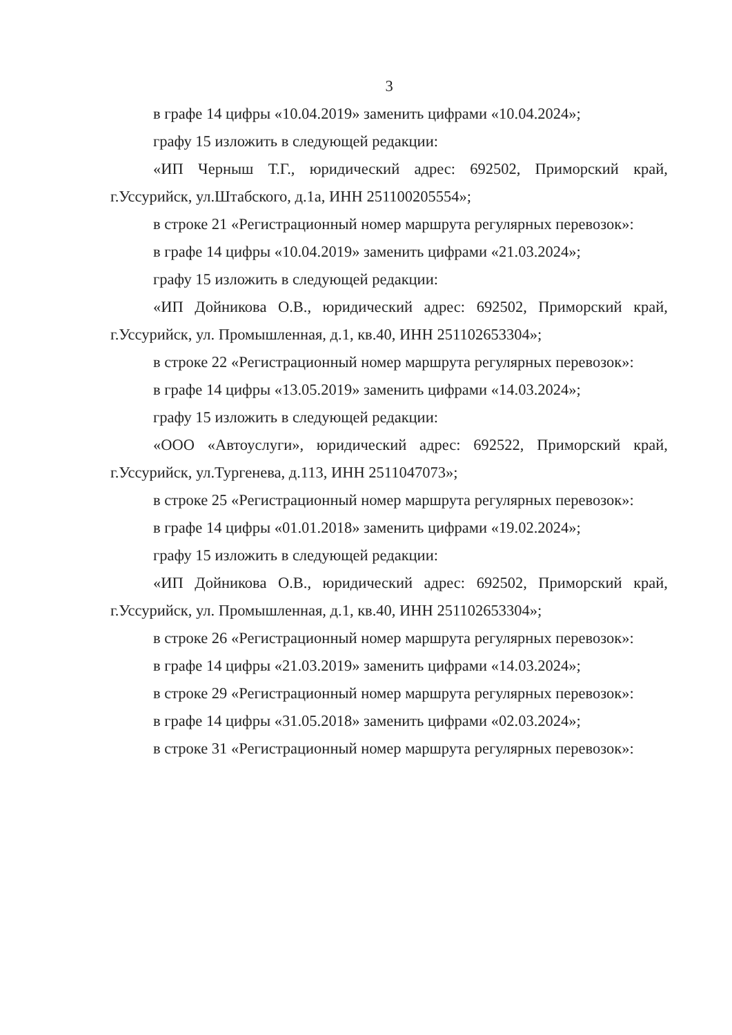3
в графе 14 цифры «10.04.2019» заменить цифрами «10.04.2024»;
графу 15 изложить в следующей редакции:
«ИП Черныш Т.Г., юридический адрес: 692502, Приморский край, г.Уссурийск, ул.Штабского, д.1а, ИНН 251100205554»;
в строке 21 «Регистрационный номер маршрута регулярных перевозок»:
в графе 14 цифры «10.04.2019» заменить цифрами «21.03.2024»;
графу 15 изложить в следующей редакции:
«ИП Дойникова О.В., юридический адрес: 692502, Приморский край, г.Уссурийск, ул. Промышленная, д.1, кв.40, ИНН 251102653304»;
в строке 22 «Регистрационный номер маршрута регулярных перевозок»:
в графе 14 цифры «13.05.2019» заменить цифрами «14.03.2024»;
графу 15 изложить в следующей редакции:
«ООО «Автоуслуги», юридический адрес: 692522, Приморский край, г.Уссурийск, ул.Тургенева, д.113, ИНН 2511047073»;
в строке 25 «Регистрационный номер маршрута регулярных перевозок»:
в графе 14 цифры «01.01.2018» заменить цифрами «19.02.2024»;
графу 15 изложить в следующей редакции:
«ИП Дойникова О.В., юридический адрес: 692502, Приморский край, г.Уссурийск, ул. Промышленная, д.1, кв.40, ИНН 251102653304»;
в строке 26 «Регистрационный номер маршрута регулярных перевозок»:
в графе 14 цифры «21.03.2019» заменить цифрами «14.03.2024»;
в строке 29 «Регистрационный номер маршрута регулярных перевозок»:
в графе 14 цифры «31.05.2018» заменить цифрами «02.03.2024»;
в строке 31 «Регистрационный номер маршрута регулярных перевозок»: